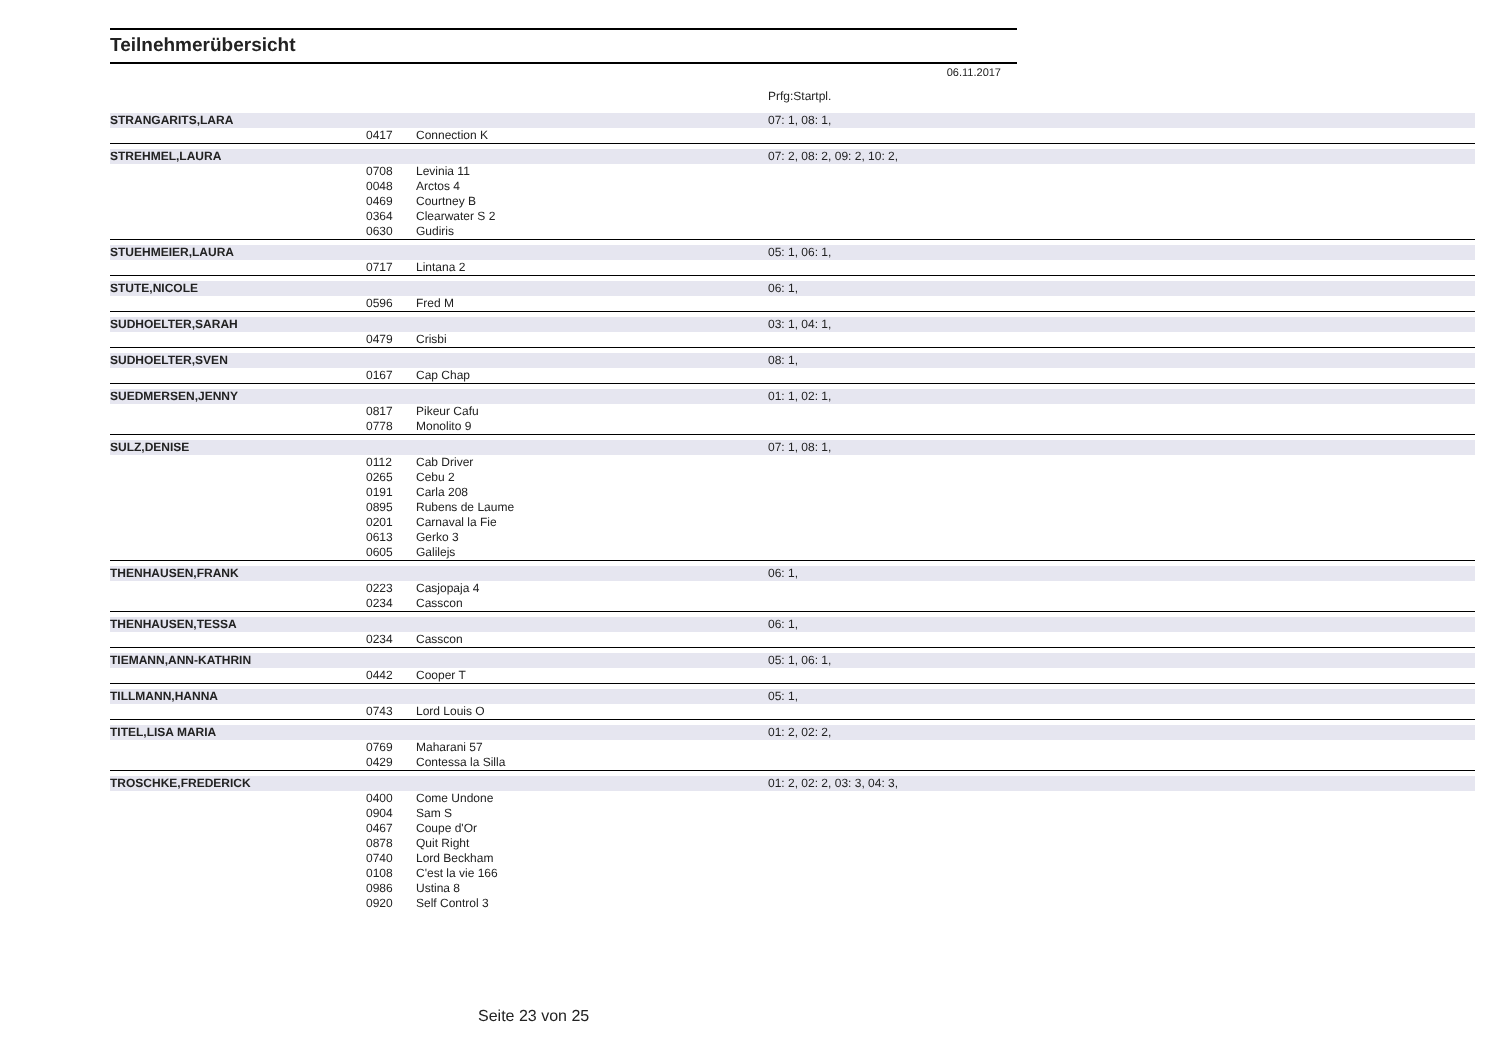Teilnehmerübersicht
06.11.2017
| | | | Prfg:Startpl. |
| STRANGARITS,LARA | | | 07: 1, 08: 1, |
| | 0417 | Connection K | |
| STREHMEL,LAURA | | | 07: 2, 08: 2, 09: 2, 10: 2, |
| | 0708 | Levinia 11 | |
| | 0048 | Arctos 4 | |
| | 0469 | Courtney B | |
| | 0364 | Clearwater S 2 | |
| | 0630 | Gudiris | |
| STUEHMEIER,LAURA | | | 05: 1, 06: 1, |
| | 0717 | Lintana 2 | |
| STUTE,NICOLE | | | 06: 1, |
| | 0596 | Fred M | |
| SUDHOELTER,SARAH | | | 03: 1, 04: 1, |
| | 0479 | Crisbi | |
| SUDHOELTER,SVEN | | | 08: 1, |
| | 0167 | Cap Chap | |
| SUEDMERSEN,JENNY | | | 01: 1, 02: 1, |
| | 0817 | Pikeur Cafu | |
| | 0778 | Monolito 9 | |
| SULZ,DENISE | | | 07: 1, 08: 1, |
| | 0112 | Cab Driver | |
| | 0265 | Cebu 2 | |
| | 0191 | Carla 208 | |
| | 0895 | Rubens de Laume | |
| | 0201 | Carnaval la Fie | |
| | 0613 | Gerko 3 | |
| | 0605 | Galilejs | |
| THENHAUSEN,FRANK | | | 06: 1, |
| | 0223 | Casjopaja 4 | |
| | 0234 | Casscon | |
| THENHAUSEN,TESSA | | | 06: 1, |
| | 0234 | Casscon | |
| TIEMANN,ANN-KATHRIN | | | 05: 1, 06: 1, |
| | 0442 | Cooper T | |
| TILLMANN,HANNA | | | 05: 1, |
| | 0743 | Lord Louis O | |
| TITEL,LISA MARIA | | | 01: 2, 02: 2, |
| | 0769 | Maharani 57 | |
| | 0429 | Contessa la Silla | |
| TROSCHKE,FREDERICK | | | 01: 2, 02: 2, 03: 3, 04: 3, |
| | 0400 | Come Undone | |
| | 0904 | Sam S | |
| | 0467 | Coupe d'Or | |
| | 0878 | Quit Right | |
| | 0740 | Lord Beckham | |
| | 0108 | C'est la vie 166 | |
| | 0986 | Ustina 8 | |
| | 0920 | Self Control 3 | |
Seite 23 von 25